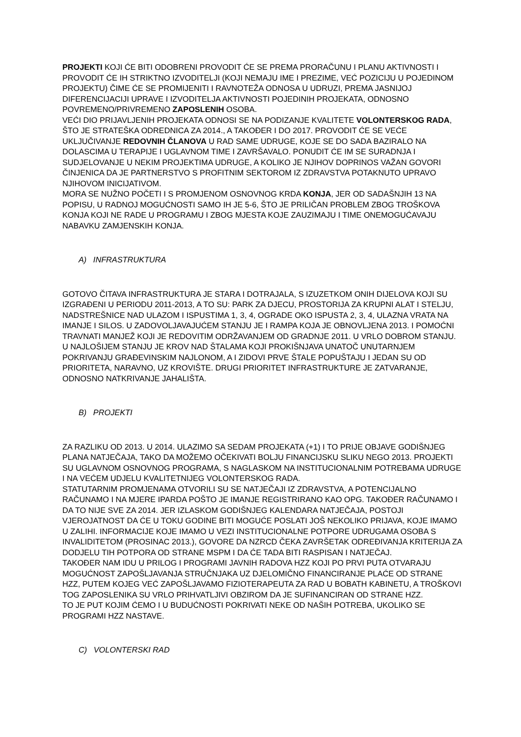PROJEKTI KOJI ĆE BITI ODOBRENI PROVODIT ĆE SE PREMA PRORAČUNU I PLANU AKTIVNOSTI I PROVODIT ĆE IH STRIKTNO IZVODITELJI (KOJI NEMAJU IME I PREZIME, VEĆ POZICIJU U POJEDINOM PROJEKTU) ČIME ĆE SE PROMIJENITI I RAVNOTEŽA ODNOSA U UDRUZI, PREMA JASNIJOJ DIFERENCIJACIJI UPRAVE I IZVODITELJA AKTIVNOSTI POJEDINIH PROJEKATA, ODNOSNO POVREMENO/PRIVREMENO ZAPOSLENIH OSOBA.
VEĆI DIO PRIJAVLJENIH PROJEKATA ODNOSI SE NA PODIZANJE KVALITETE VOLONTERSKOG RADA, ŠTO JE STRATEŠKA ODREDNICA ZA 2014., A TAKOĐER I DO 2017. PROVODIT ĆE SE VEĆE UKLJUČIVANJE REDOVNIH ČLANOVA U RAD SAME UDRUGE, KOJE SE DO SADA BAZIRALO NA DOLASCIMA U TERAPIJE I UGLAVNOM TIME I ZAVRŠAVALO. PONUDIT ĆE IM SE SURADNJA I SUDJELOVANJE U NEKIM PROJEKTIMA UDRUGE, A KOLIKO JE NJIHOV DOPRINOS VAŽAN GOVORI ČINJENICA DA JE PARTNERSTVO S PROFITNIM SEKTOROM IZ ZDRAVSTVA POTAKNUTO UPRAVO NJIHOVOM INICIJATIVOM.
MORA SE NUŽNO POČETI I S PROMJENOM OSNOVNOG KRDA KONJA, JER OD SADAŠNJIH 13 NA POPISU, U RADNOJ MOGUĆNOSTI SAMO IH JE 5-6, ŠTO JE PRILIČAN PROBLEM ZBOG TROŠKOVA KONJA KOJI NE RADE U PROGRAMU I ZBOG MJESTA KOJE ZAUZIMAJU I TIME ONEMOGUĆAVAJU NABAVKU ZAMJENSKIH KONJA.
A) INFRASTRUKTURA
GOTOVO ČITAVA INFRASTRUKTURA JE STARA I DOTRAJALA, S IZUZETKOM ONIH DIJELOVA KOJI SU IZGRAĐENI U PERIODU 2011-2013, A TO SU: PARK ZA DJECU, PROSTORIJA ZA KRUPNI ALAT I STELJU, NADSTREŠNICE NAD ULAZOM I ISPUSTIMA 1, 3, 4, OGRADE OKO ISPUSTA 2, 3, 4, ULAZNA VRATA NA IMANJE I SILOS. U ZADOVOLJAVAJUĆEM STANJU JE I RAMPA KOJA JE OBNOVLJENA 2013. I POMOĆNI TRAVNATI MANJEŽ KOJI JE REDOVITIM ODRŽAVANJEM OD GRADNJE 2011. U VRLO DOBROM STANJU. U NAJLOŠIJEM STANJU JE KROV NAD ŠTALAMA KOJI PROKIŠNJAVA UNATOČ UNUTARNJEM POKRIVANJU GRAĐEVINSKIM NAJLONOM, A I ZIDOVI PRVE ŠTALE POPUŠTAJU I JEDAN SU OD PRIORITETA, NARAVNO, UZ KROVIŠTE. DRUGI PRIORITET INFRASTRUKTURE JE ZATVARANJE, ODNOSNO NATKRIVANJE JAHALIŠTA.
B) PROJEKTI
ZA RAZLIKU OD 2013. U 2014. ULAZIMO SA SEDAM PROJEKATA (+1) I TO PRIJE OBJAVE GODIŠNJEG PLANA NATJEČAJA, TAKO DA MOŽEMO OČEKIVATI BOLJU FINANCIJSKU SLIKU NEGO 2013. PROJEKTI SU UGLAVNOM OSNOVNOG PROGRAMA, S NAGLASKOM NA INSTITUCIONALNIM POTREBAMA UDRUGE I NA VEĆEM UDJELU KVALITETNIJEG VOLONTERSKOG RADA.
STATUTARNIM PROMJENAMA OTVORILI SU SE NATJEČAJI IZ ZDRAVSTVA, A POTENCIJALNO RAČUNAMO I NA MJERE IPARDA POŠTO JE IMANJE REGISTRIRANO KAO OPG. TAKOĐER RAČUNAMO I DA TO NIJE SVE ZA 2014. JER IZLASKOM GODIŠNJEG KALENDARA NATJEČAJA, POSTOJI VJEROJATNOST DA ĆE U TOKU GODINE BITI MOGUĆE POSLATI JOŠ NEKOLIKO PRIJAVA, KOJE IMAMO U ZALIHI. INFORMACIJE KOJE IMAMO U VEZI INSTITUCIONALNE POTPORE UDRUGAMA OSOBA S INVALIDITETOM (PROSINAC 2013.), GOVORE DA NZRCD ČEKA ZAVRŠETAK ODREĐIVANJA KRITERIJA ZA DODJELU TIH POTPORA OD STRANE MSPM I DA ĆE TADA BITI RASPISAN I NATJEČAJ.
TAKOĐER NAM IDU U PRILOG I PROGRAMI JAVNIH RADOVA HZZ KOJI PO PRVI PUTA OTVARAJU MOGUĆNOST ZAPOŠLJAVANJA STRUČNJAKA UZ DJELOMIČNO FINANCIRANJE PLAĆE OD STRANE HZZ, PUTEM KOJEG VEĆ ZAPOŠLJAVAMO FIZIOTERAPEUTA ZA RAD U BOBATH KABINETU, A TROŠKOVI TOG ZAPOSLENIKA SU VRLO PRIHVATLJIVI OBZIROM DA JE SUFINANCIRAN OD STRANE HZZ.
TO JE PUT KOJIM ĆEMO I U BUDUĆNOSTI POKRIVATI NEKE OD NAŠIH POTREBA, UKOLIKO SE PROGRAMI HZZ NASTAVE.
C) VOLONTERSKI RAD